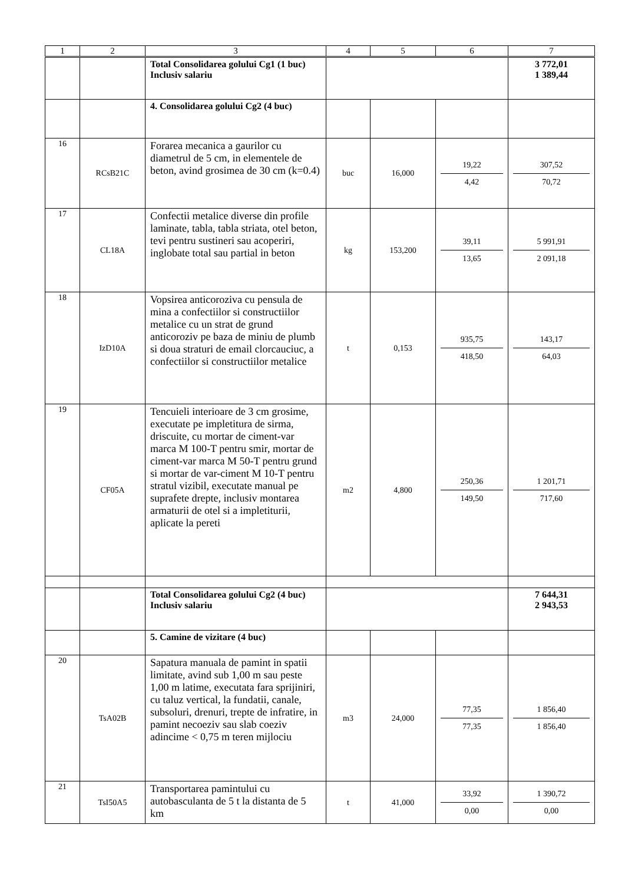| 1 | 2 | 3 | 4 | 5 | 6 | 7 |
| --- | --- | --- | --- | --- | --- | --- |
| | | Total Consolidarea golului Cg1 (1 buc) Inclusiv salariu | | | | 3 772,01 1 389,44 |
| | | 4. Consolidarea golului Cg2 (4 buc) | | | | |
| 16 | RCsB21C | Forarea mecanica a gaurilor cu diametrul de 5 cm, in elementele de beton, avind grosimea de 30 cm (k=0.4) | buc | 16,000 | 19,22 4,42 | 307,52 70,72 |
| 17 | CL18A | Confectii metalice diverse din profile laminate, tabla, tabla striata, otel beton, tevi pentru sustineri sau acoperiri, inglobate total sau partial in beton | kg | 153,200 | 39,11 13,65 | 5 991,91 2 091,18 |
| 18 | IzD10A | Vopsirea anticoroziva cu pensula de mina a confectiilor si constructiilor metalice cu un strat de grund anticoroziv pe baza de miniu de plumb si doua straturi de email clorcauciuc, a confectiilor si constructiilor metalice | t | 0,153 | 935,75 418,50 | 143,17 64,03 |
| 19 | CF05A | Tencuieli interioare de 3 cm grosime, executate pe impletitura de sirma, driscuite, cu mortar de ciment-var marca M 100-T pentru smir, mortar de ciment-var marca M 50-T pentru grund si mortar de var-ciment M 10-T pentru stratul vizibil, executate manual pe suprafete drepte, inclusiv montarea armaturii de otel si a impletiturii, aplicate la pereti | m2 | 4,800 | 250,36 149,50 | 1 201,71 717,60 |
| | | Total Consolidarea golului Cg2 (4 buc) Inclusiv salariu | | | | 7 644,31 2 943,53 |
| | | 5. Camine de vizitare (4 buc) | | | | |
| 20 | TsA02B | Sapatura manuala de pamint in spatii limitate, avind sub 1,00 m sau peste 1,00 m latime, executata fara sprijiniri, cu taluz vertical, la fundatii, canale, subsoluri, drenuri, trepte de infratire, in pamint necoeziv sau slab coeziv adincime < 0,75 m teren mijlociu | m3 | 24,000 | 77,35 77,35 | 1 856,40 1 856,40 |
| 21 | TsI50A5 | Transportarea pamintului cu autobasculanta de 5 t la distanta de 5 km | t | 41,000 | 33,92 0,00 | 1 390,72 0,00 |